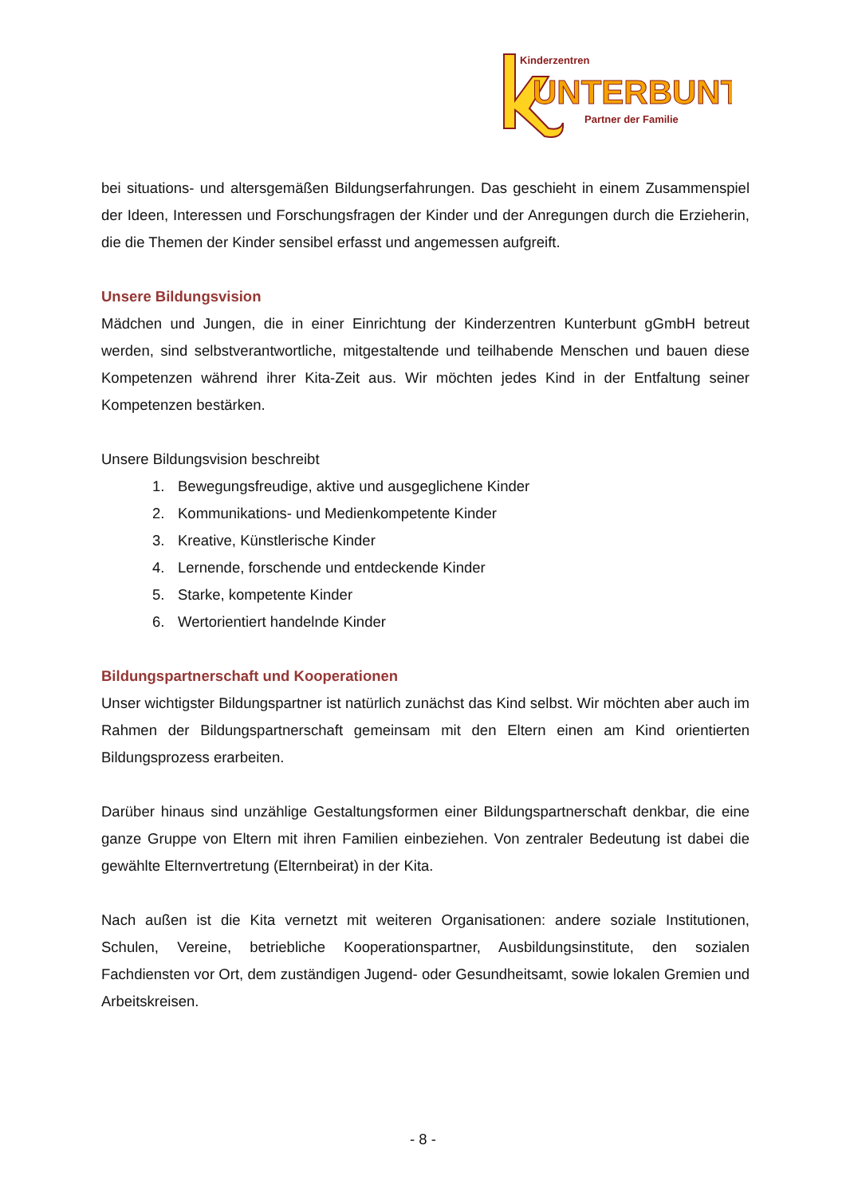Kinderzentren
UNTERBUNT
Partner der Familie
bei situations- und altersgemäßen Bildungserfahrungen. Das geschieht in einem Zusammenspiel der Ideen, Interessen und Forschungsfragen der Kinder und der Anregungen durch die Erzieherin, die die Themen der Kinder sensibel erfasst und angemessen aufgreift.
Unsere Bildungsvision
Mädchen und Jungen, die in einer Einrichtung der Kinderzentren Kunterbunt gGmbH betreut werden, sind selbstverantwortliche, mitgestaltende und teilhabende Menschen und bauen diese Kompetenzen während ihrer Kita-Zeit aus. Wir möchten jedes Kind in der Entfaltung seiner Kompetenzen bestärken.
Unsere Bildungsvision beschreibt
1. Bewegungsfreudige, aktive und ausgeglichene Kinder
2. Kommunikations- und Medienkompetente Kinder
3. Kreative, Künstlerische Kinder
4. Lernende, forschende und entdeckende Kinder
5. Starke, kompetente Kinder
6. Wertorientiert handelnde Kinder
Bildungspartnerschaft und Kooperationen
Unser wichtigster Bildungspartner ist natürlich zunächst das Kind selbst. Wir möchten aber auch im Rahmen der Bildungspartnerschaft gemeinsam mit den Eltern einen am Kind orientierten Bildungsprozess erarbeiten.
Darüber hinaus sind unzählige Gestaltungsformen einer Bildungspartnerschaft denkbar, die eine ganze Gruppe von Eltern mit ihren Familien einbeziehen. Von zentraler Bedeutung ist dabei die gewählte Elternvertretung (Elternbeirat) in der Kita.
Nach außen ist die Kita vernetzt mit weiteren Organisationen: andere soziale Institutionen, Schulen, Vereine, betriebliche Kooperationspartner, Ausbildungsinstitute, den sozialen Fachdiensten vor Ort, dem zuständigen Jugend- oder Gesundheitsamt, sowie lokalen Gremien und Arbeitskreisen.
- 8 -